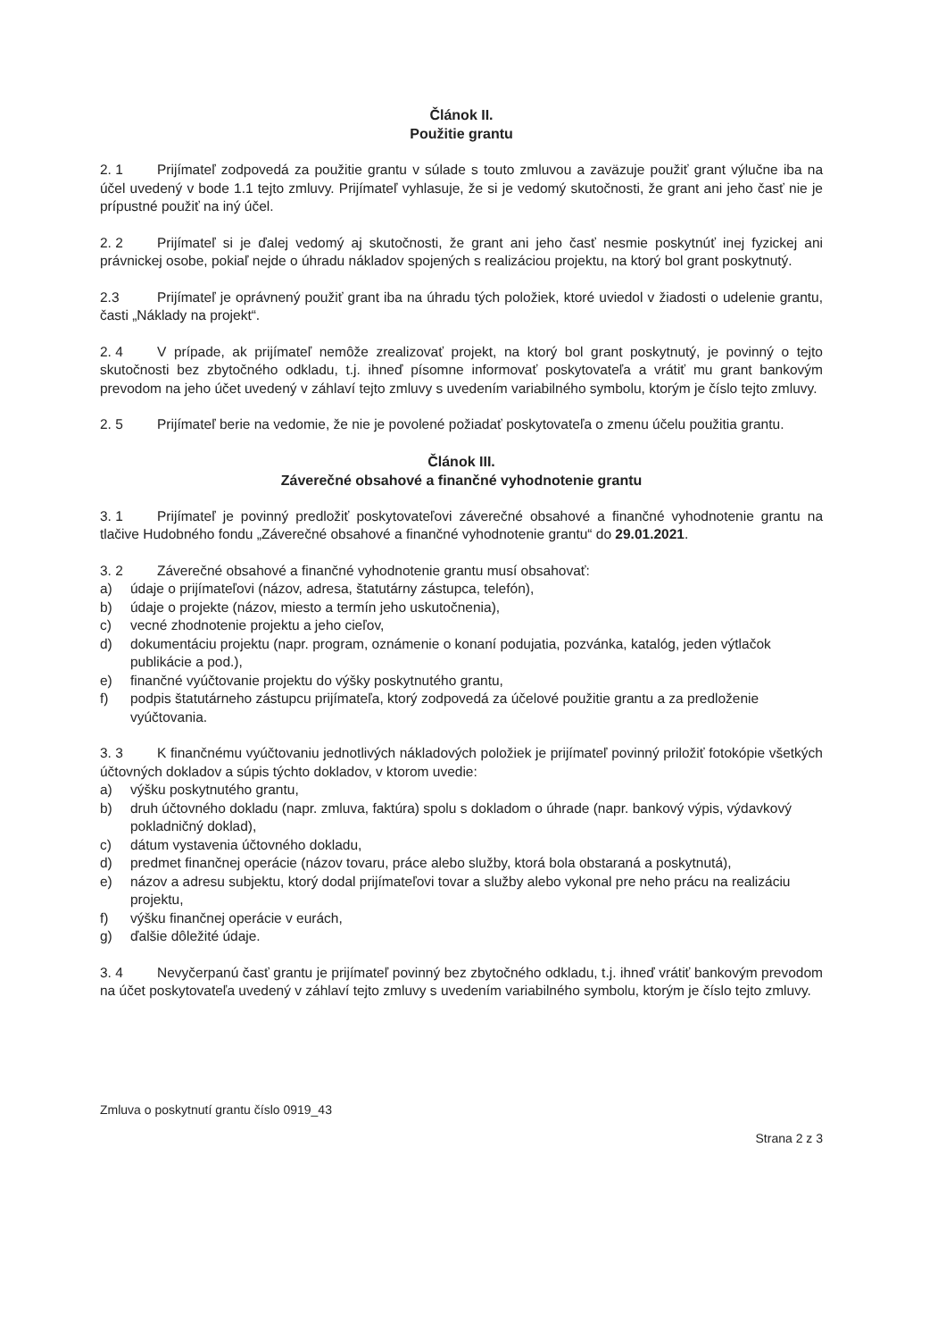Článok II.
Použitie grantu
2. 1 Prijímateľ zodpovedá za použitie grantu v súlade s touto zmluvou a zaväzuje použiť grant výlučne iba na účel uvedený v bode 1.1 tejto zmluvy. Prijímateľ vyhlasuje, že si je vedomý skutočnosti, že grant ani jeho časť nie je prípustné použiť na iný účel.
2. 2 Prijímateľ si je ďalej vedomý aj skutočnosti, že grant ani jeho časť nesmie poskytnúť inej fyzickej ani právnickej osobe, pokiaľ nejde o úhradu nákladov spojených s realizáciou projektu, na ktorý bol grant poskytnutý.
2.3 Prijímateľ je oprávnený použiť grant iba na úhradu tých položiek, ktoré uviedol v žiadosti o udelenie grantu, časti „Náklady na projekt“.
2. 4 V prípade, ak prijímateľ nemôže zrealizovať projekt, na ktorý bol grant poskytnutý, je povinný o tejto skutočnosti bez zbytočného odkladu, t.j. ihneď písomne informovať poskytovateľa a vrátiť mu grant bankovým prevodom na jeho účet uvedený v záhlaví tejto zmluvy s uvedením variabilného symbolu, ktorým je číslo tejto zmluvy.
2. 5 Prijímateľ berie na vedomie, že nie je povolené požiadať poskytovateľa o zmenu účelu použitia grantu.
Článok III.
Záverečné obsahové a finančné vyhodnotenie grantu
3. 1 Prijímateľ je povinný predložiť poskytovateľovi záverečné obsahové a finančné vyhodnotenie grantu na tlačive Hudobného fondu „Záverečné obsahové a finančné vyhodnotenie grantu“ do 29.01.2021.
3. 2 Záverečné obsahové a finančné vyhodnotenie grantu musí obsahovať:
a) údaje o prijímateľovi (názov, adresa, štatutárny zástupca, telefón),
b) údaje o projekte (názov, miesto a termín jeho uskutočnenia),
c) vecné zhodnotenie projektu a jeho cieľov,
d) dokumentáciu projektu (napr. program, oznámenie o konaní podujatia, pozvánka, katalóg, jeden výtlačok publikácie a pod.),
e) finančné vyúčtovanie projektu do výšky poskytnutého grantu,
f) podpis štatutárneho zástupcu prijímateľa, ktorý zodpovedá za účelové použitie grantu a za predloženie vyúčtovania.
3. 3 K finančnému vyúčtovaniu jednotlivých nákladových položiek je prijímateľ povinný priložiť fotokópie všetkých účtovných dokladov a súpis týchto dokladov, v ktorom uvedie:
a) výšku poskytnutého grantu,
b) druh účtovného dokladu (napr. zmluva, faktúra) spolu s dokladom o úhrade (napr. bankový výpis, výdavkový pokladničný doklad),
c) dátum vystavenia účtovného dokladu,
d) predmet finančnej operácie (názov tovaru, práce alebo služby, ktorá bola obstaraná a poskytnutá),
e) názov a adresu subjektu, ktorý dodal prijímateľovi tovar a služby alebo vykonal pre neho prácu na realizáciu projektu,
f) výšku finančnej operácie v eurách,
g) ďalšie dôležité údaje.
3. 4 Nevyčerpanú časť grantu je prijímateľ povinný bez zbytočného odkladu, t.j. ihneď vrátiť bankovým prevodom na účet poskytovateľa uvedený v záhlaví tejto zmluvy s uvedením variabilného symbolu, ktorým je číslo tejto zmluvy.
Zmluva o poskytnutí grantu číslo 0919_43
Strana 2 z 3